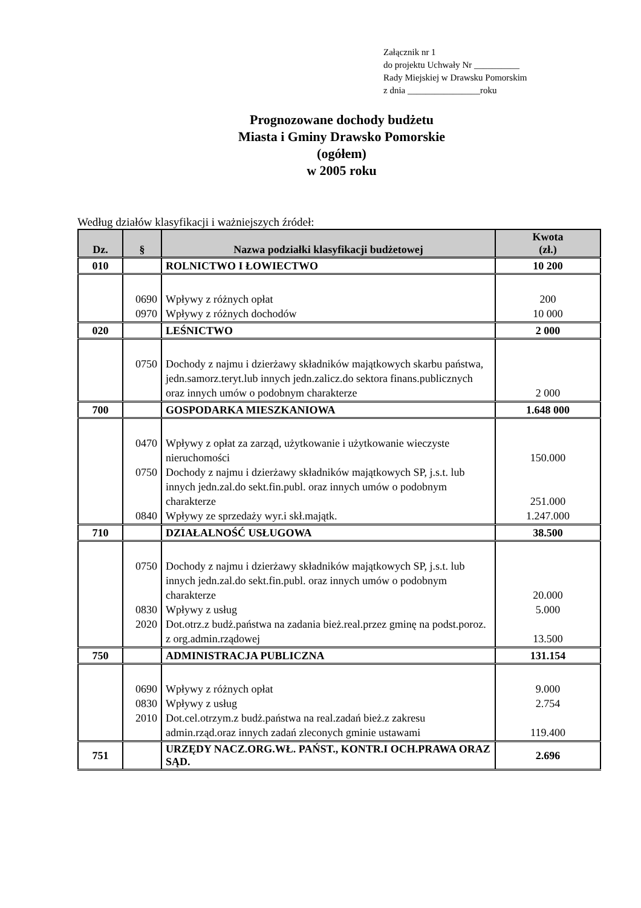Załącznik nr 1
do projektu Uchwały Nr __________
Rady Miejskiej w Drawsku Pomorskim
z dnia ________________roku
Prognozowane dochody budżetu
Miasta i Gminy Drawsko Pomorskie
(ogółem)
w 2005 roku
Według działów klasyfikacji i ważniejszych źródeł:
| Dz. | § | Nazwa podziałki klasyfikacji budżetowej | Kwota (zł.) |
| --- | --- | --- | --- |
| 010 | | ROLNICTWO I ŁOWIECTWO | 10 200 |
| | 0690 0970 | Wpływy z różnych opłat Wpływy z różnych dochodów | 200 10 000 |
| 020 | | LEŚNICTWO | 2 000 |
| | 0750 | Dochody z najmu i dzierżawy składników majątkowych skarbu państwa, jedn.samorz.teryt.lub innych jedn.zalicz.do sektora finans.publicznych oraz innych umów o podobnym charakterze | 2 000 |
| 700 | | GOSPODARKA MIESZKANIOWA | 1.648 000 |
| | 0470 0750 0840 | Wpływy z opłat za zarząd, użytkowanie i użytkowanie wieczyste nieruchomości Dochody z najmu i dzierżawy składników majątkowych SP, j.s.t. lub innych jedn.zal.do sekt.fin.publ. oraz innych umów o podobnym charakterze Wpływy ze sprzedaży wyr.i skł.majątk. | 150.000 251.000 1.247.000 |
| 710 | | DZIAŁALNOŚĆ USŁUGOWA | 38.500 |
| | 0750 0830 2020 | Dochody z najmu i dzierżawy składników majątkowych SP, j.s.t. lub innych jedn.zal.do sekt.fin.publ. oraz innych umów o podobnym charakterze Wpływy z usług Dot.otrz.z budż.państwa na zadania bież.real.przez gminę na podst.poroz. z org.admin.rządowej | 20.000 5.000 13.500 |
| 750 | | ADMINISTRACJA PUBLICZNA | 131.154 |
| | 0690 0830 2010 | Wpływy z różnych opłat Wpływy z usług Dot.cel.otrzym.z budż.państwa na real.zadań bież.z zakresu admin.rząd.oraz innych zadań zleconych gminie ustawami | 9.000 2.754 119.400 |
| 751 | | URZĘDY NACZ.ORG.WŁ. PAŃST., KONTR.I OCH.PRAWA ORAZ SĄD. | 2.696 |